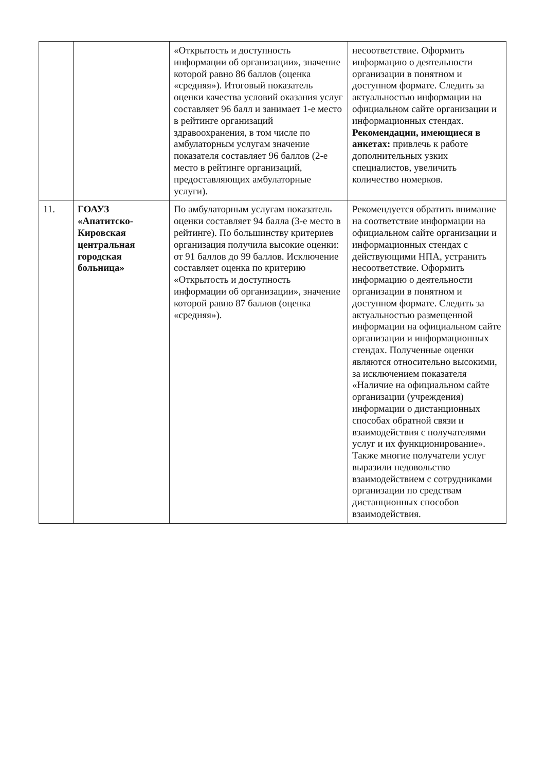| | | «Открытость и доступность информации об организации», значение которой равно 86 баллов (оценка «средняя»). Итоговый показатель оценки качества условий оказания услуг составляет 96 балл и занимает 1-е место в рейтинге организаций здравоохранения, в том числе по амбулаторным услугам значение показателя составляет 96 баллов (2-е место в рейтинге организаций, предоставляющих амбулаторные услуги). | несоответствие. Оформить информацию о деятельности организации в понятном и доступном формате. Следить за актуальностью информации на официальном сайте организации и информационных стендах. Рекомендации, имеющиеся в анкетах: привлечь к работе дополнительных узких специалистов, увеличить количество номерков. |
| 11. | ГОАУЗ «Апатитско-Кировская центральная городская больница» | По амбулаторным услугам показатель оценки составляет 94 балла (3-е место в рейтинге). По большинству критериев организация получила высокие оценки: от 91 баллов до 99 баллов. Исключение составляет оценка по критерию «Открытость и доступность информации об организации», значение которой равно 87 баллов (оценка «средняя»). | Рекомендуется обратить внимание на соответствие информации на официальном сайте организации и информационных стендах с действующими НПА, устранить несоответствие. Оформить информацию о деятельности организации в понятном и доступном формате. Следить за актуальностью размещенной информации на официальном сайте организации и информационных стендах. Полученные оценки являются относительно высокими, за исключением показателя «Наличие на официальном сайте организации (учреждения) информации о дистанционных способах обратной связи и взаимодействия с получателями услуг и их функционирование». Также многие получатели услуг выразили недовольство взаимодействием с сотрудниками организации по средствам дистанционных способов взаимодействия. |